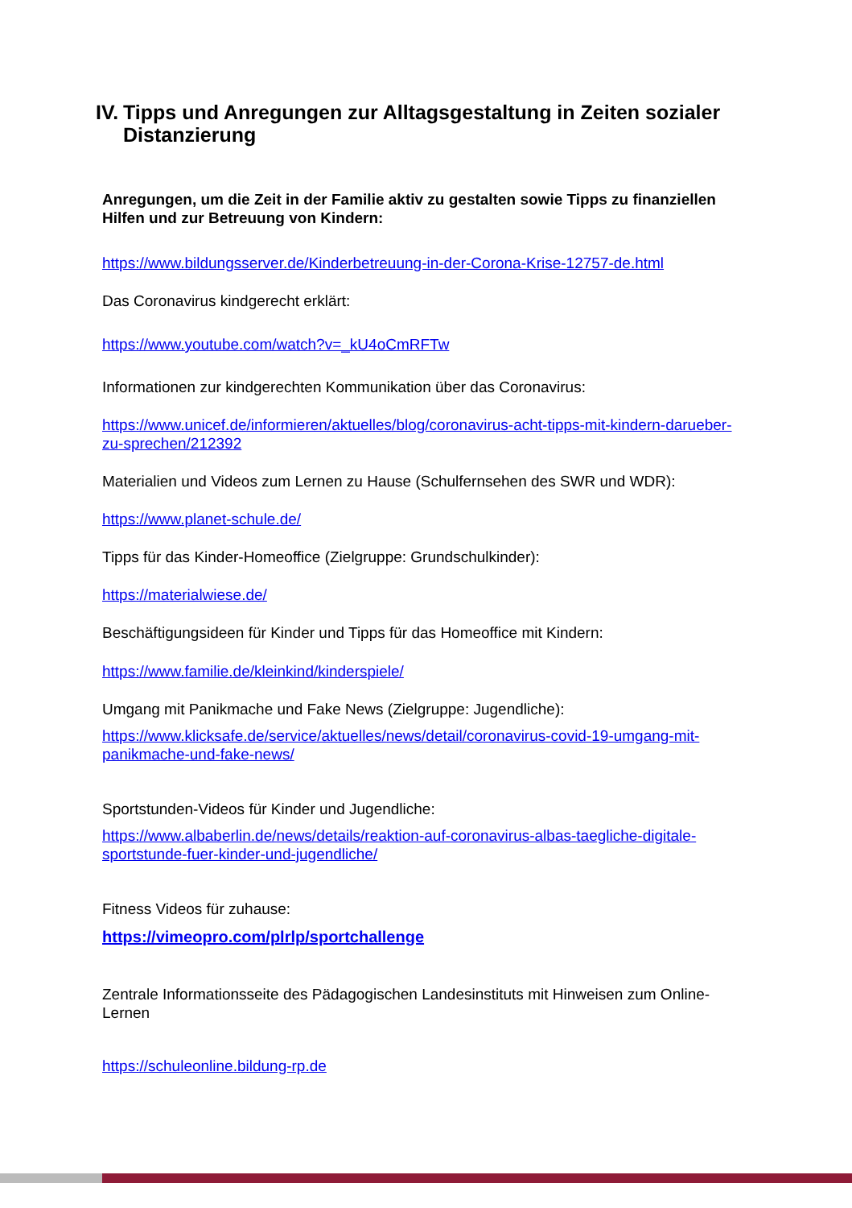IV. Tipps und Anregungen zur Alltagsgestaltung in Zeiten sozialer Distanzierung
Anregungen, um die Zeit in der Familie aktiv zu gestalten sowie Tipps zu finanziellen Hilfen und zur Betreuung von Kindern:
https://www.bildungsserver.de/Kinderbetreuung-in-der-Corona-Krise-12757-de.html
Das Coronavirus kindgerecht erklärt:
https://www.youtube.com/watch?v=_kU4oCmRFTw
Informationen zur kindgerechten Kommunikation über das Coronavirus:
https://www.unicef.de/informieren/aktuelles/blog/coronavirus-acht-tipps-mit-kindern-darueber-zu-sprechen/212392
Materialien und Videos zum Lernen zu Hause (Schulfernsehen des SWR und WDR):
https://www.planet-schule.de/
Tipps für das Kinder-Homeoffice (Zielgruppe: Grundschulkinder):
https://materialwiese.de/
Beschäftigungsideen für Kinder und Tipps für das Homeoffice mit Kindern:
https://www.familie.de/kleinkind/kinderspiele/
Umgang mit Panikmache und Fake News (Zielgruppe: Jugendliche):
https://www.klicksafe.de/service/aktuelles/news/detail/coronavirus-covid-19-umgang-mit-panikmache-und-fake-news/
Sportstunden-Videos für Kinder und Jugendliche:
https://www.albaberlin.de/news/details/reaktion-auf-coronavirus-albas-taegliche-digitale-sportstunde-fuer-kinder-und-jugendliche/
Fitness Videos für zuhause:
https://vimeopro.com/plrlp/sportchallenge
Zentrale Informationsseite des Pädagogischen Landesinstituts mit Hinweisen zum Online-Lernen
https://schuleonline.bildung-rp.de